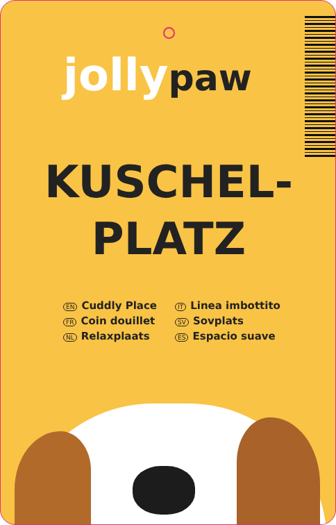jolly paw
KUSCHEL-
PLATZ
EN Cuddly Place
FR Coin douillet
NL Relaxplaats
IT Linea imbottito
SV Sovplats
ES Espacio suave